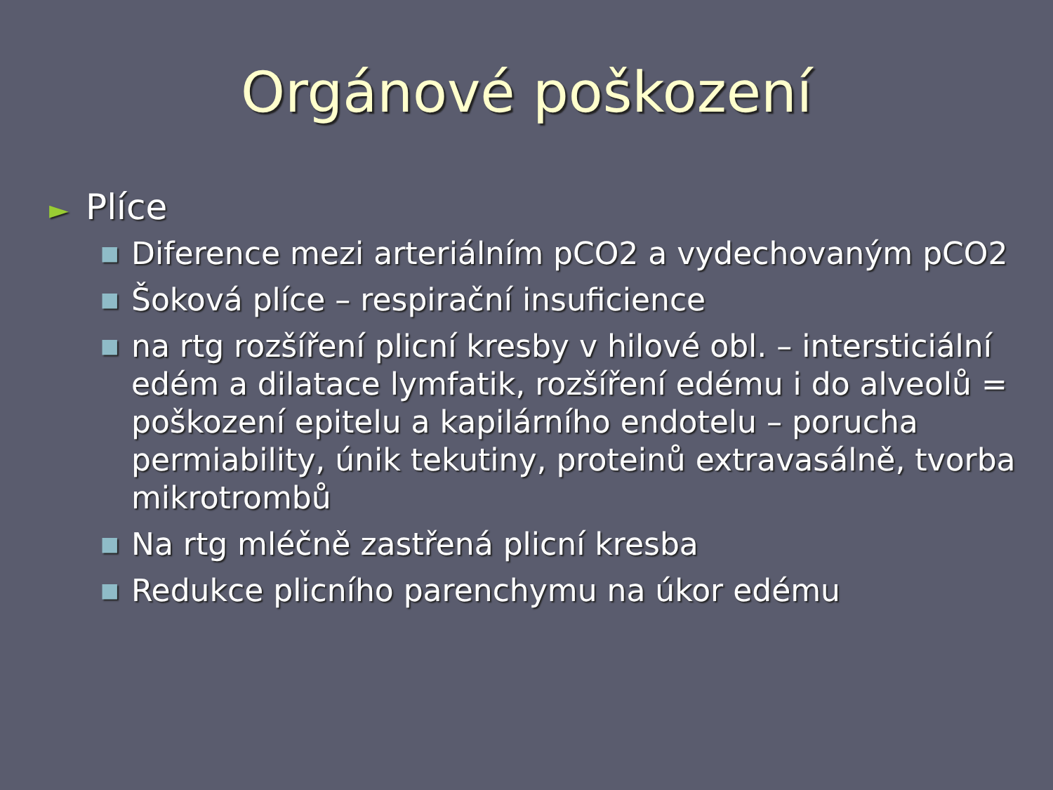Orgánové poškození
► Plíce
■ Diference mezi arteriálním pCO2 a vydechovaným pCO2
■ Šoková plíce – respirační insuficience
■ na rtg rozšíření plicní kresby v hilové obl. – intersticiální edém a dilatace lymfatik, rozšíření edému i do alveolů = poškození epitelu a kapilárního endotelu – porucha permiability, únik tekutiny, proteinů extravasálně, tvorba mikrotrombů
■ Na rtg mléčně zastřená plicní kresba
■ Redukce plicního parenchymu na úkor edému